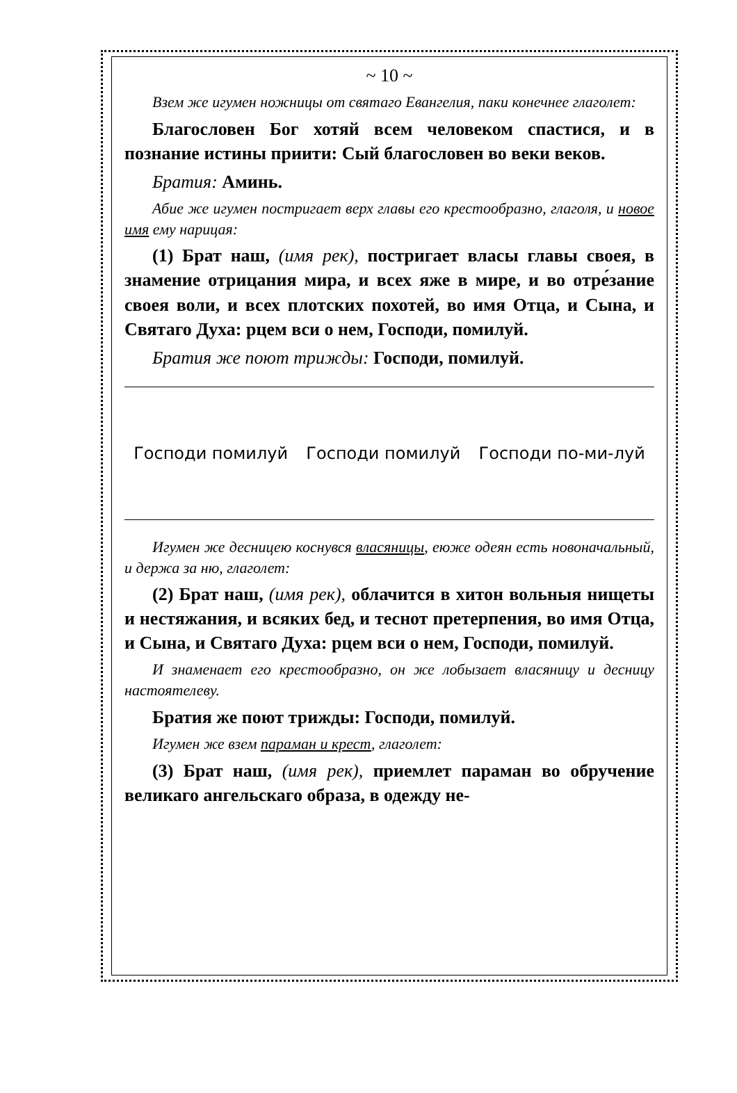~ 10 ~
Взем же игумен ножницы от святаго Евангелия, паки конечнее глаголет:
Благословен Бог хотяй всем человеком спастися, и в познание истины приити: Сый благословен во веки веков.
Братия: Аминь.
Абие же игумен постригает верх главы его крестообразно, глаголя, и новое имя ему нарицая:
(1) Брат наш, (имя рек), постригает власы главы своея, в знамение отрицания мира, и всех яже в мире, и во отре́зание своея воли, и всех плотских похотей, во имя Отца, и Сына, и Святаго Духа: рцем вси о нем, Господи, помилуй.
Братия же поют трижды: Господи, помилуй.
Господи помилуй Господи помилуй Господи по-ми-луй
Игумен же десницею коснувся власяницы, еюже одеян есть новоначальный, и держа за ню, глаголет:
(2) Брат наш, (имя рек), облачится в хитон вольныя нищеты и нестяжания, и всяких бед, и теснот претерпения, во имя Отца, и Сына, и Святаго Духа: рцем вси о нем, Господи, помилуй.
И знаменает его крестообразно, он же лобызает власяницу и десницу настоятелеву.
Братия же поют трижды: Господи, помилуй.
Игумен же взем параман и крест, глаголет:
(3) Брат наш, (имя рек), приемлет параман во обручение великаго ангельскаго образа, в одежду не-